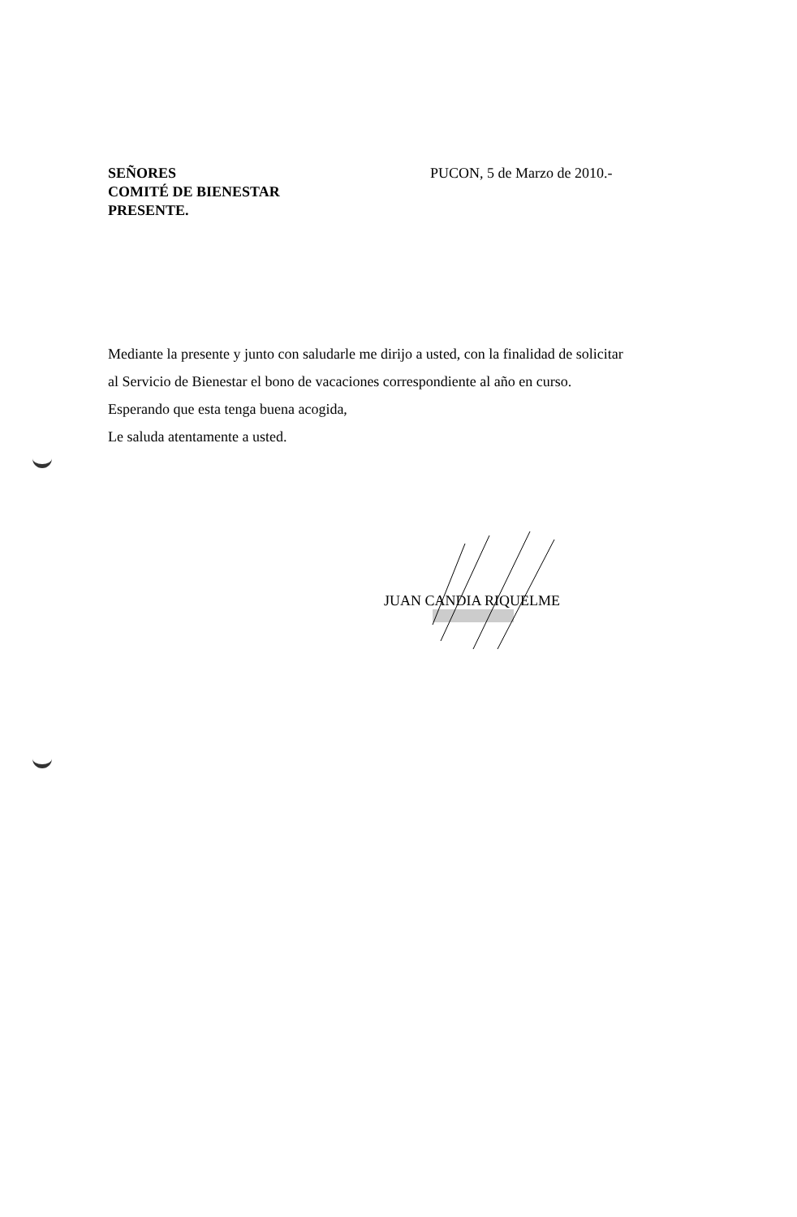SEÑORES
COMITÉ DE BIENESTAR
PRESENTE.
PUCON, 5 de Marzo de 2010.-
Mediante la presente y junto con saludarle me dirijo a usted, con la finalidad de solicitar
al Servicio de Bienestar el bono de vacaciones correspondiente al año en curso.
Esperando que esta tenga buena acogida,
Le saluda atentamente a usted.
JUAN CANDIA RIQUELME